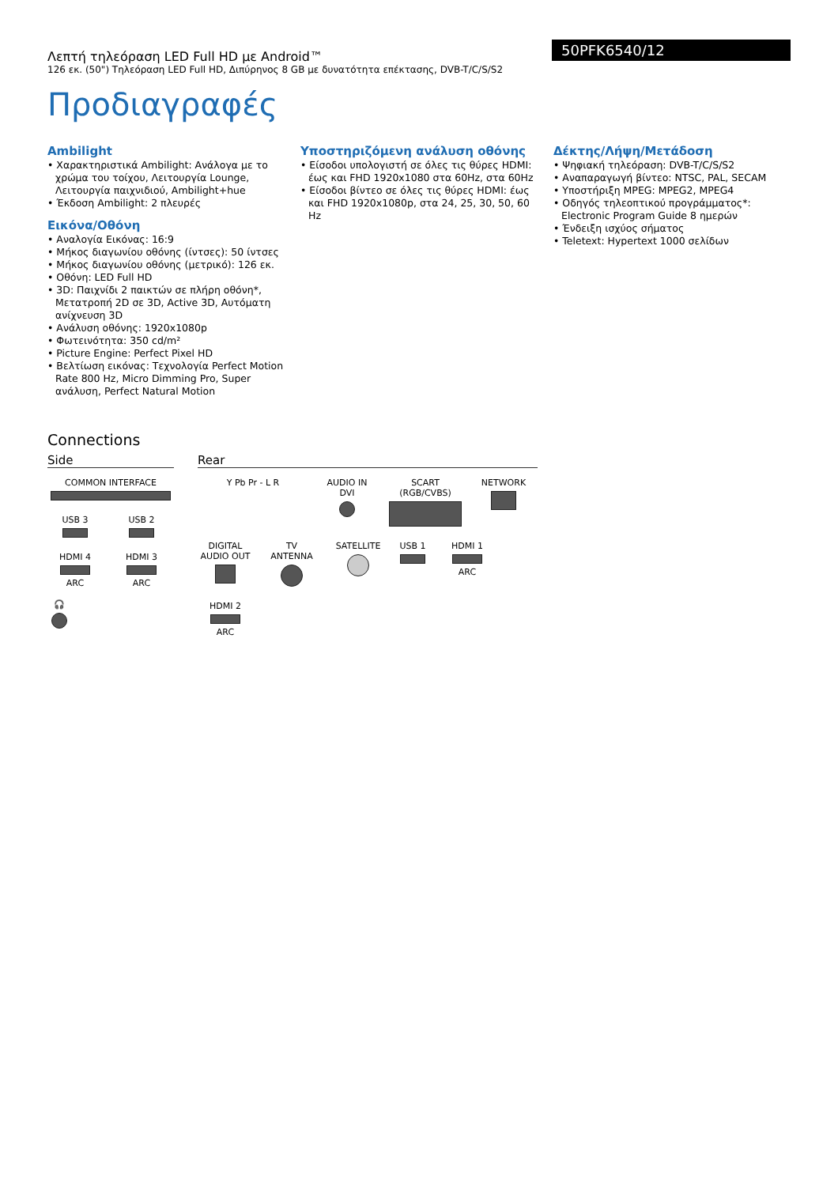Λεπτή τηλεόραση LED Full HD με Android™
126 εκ. (50") Τηλεόραση LED Full HD, Διπύρηνος 8 GB με δυνατότητα επέκτασης, DVB-T/C/S/S2
50PFK6540/12
Προδιαγραφές
Ambilight
• Χαρακτηριστικά Ambilight: Ανάλογα με το χρώμα του τοίχου, Λειτουργία Lounge, Λειτουργία παιχνιδιού, Ambilight+hue
• Έκδοση Ambilight: 2 πλευρές
Εικόνα/Οθόνη
• Αναλογία Εικόνας: 16:9
• Μήκος διαγωνίου οθόνης (ίντσες): 50 ίντσες
• Μήκος διαγωνίου οθόνης (μετρικό): 126 εκ.
• Οθόνη: LED Full HD
• 3D: Παιχνίδι 2 παικτών σε πλήρη οθόνη*, Μετατροπή 2D σε 3D, Active 3D, Αυτόματη ανίχνευση 3D
• Ανάλυση οθόνης: 1920x1080p
• Φωτεινότητα: 350 cd/m²
• Picture Engine: Perfect Pixel HD
• Βελτίωση εικόνας: Τεχνολογία Perfect Motion Rate 800 Hz, Micro Dimming Pro, Super ανάλυση, Perfect Natural Motion
Υποστηριζόμενη ανάλυση οθόνης
• Είσοδοι υπολογιστή σε όλες τις θύρες HDMI: έως και FHD 1920x1080 στα 60Hz, στα 60Hz
• Είσοδοι βίντεο σε όλες τις θύρες HDMI: έως και FHD 1920x1080p, στα 24, 25, 30, 50, 60 Hz
Δέκτης/Λήψη/Μετάδοση
• Ψηφιακή τηλεόραση: DVB-T/C/S/S2
• Αναπαραγωγή βίντεο: NTSC, PAL, SECAM
• Υποστήριξη MPEG: MPEG2, MPEG4
• Οδηγός τηλεοπτικού προγράμματος*: Electronic Program Guide 8 ημερών
• Ένδειξη ισχύος σήματος
• Teletext: Hypertext 1000 σελίδων
Connections
Side
COMMON INTERFACE
USB 3
USB 2
HDMI 4 ARC
HDMI 3 ARC
🎧
Rear
Y Pb Pr - L R
AUDIO IN
DVI
SCART (RGB/CVBS)
NETWORK
DIGITAL AUDIO OUT
TV ANTENNA
SATELLITE
USB 1
HDMI 1 ARC
HDMI 2 ARC